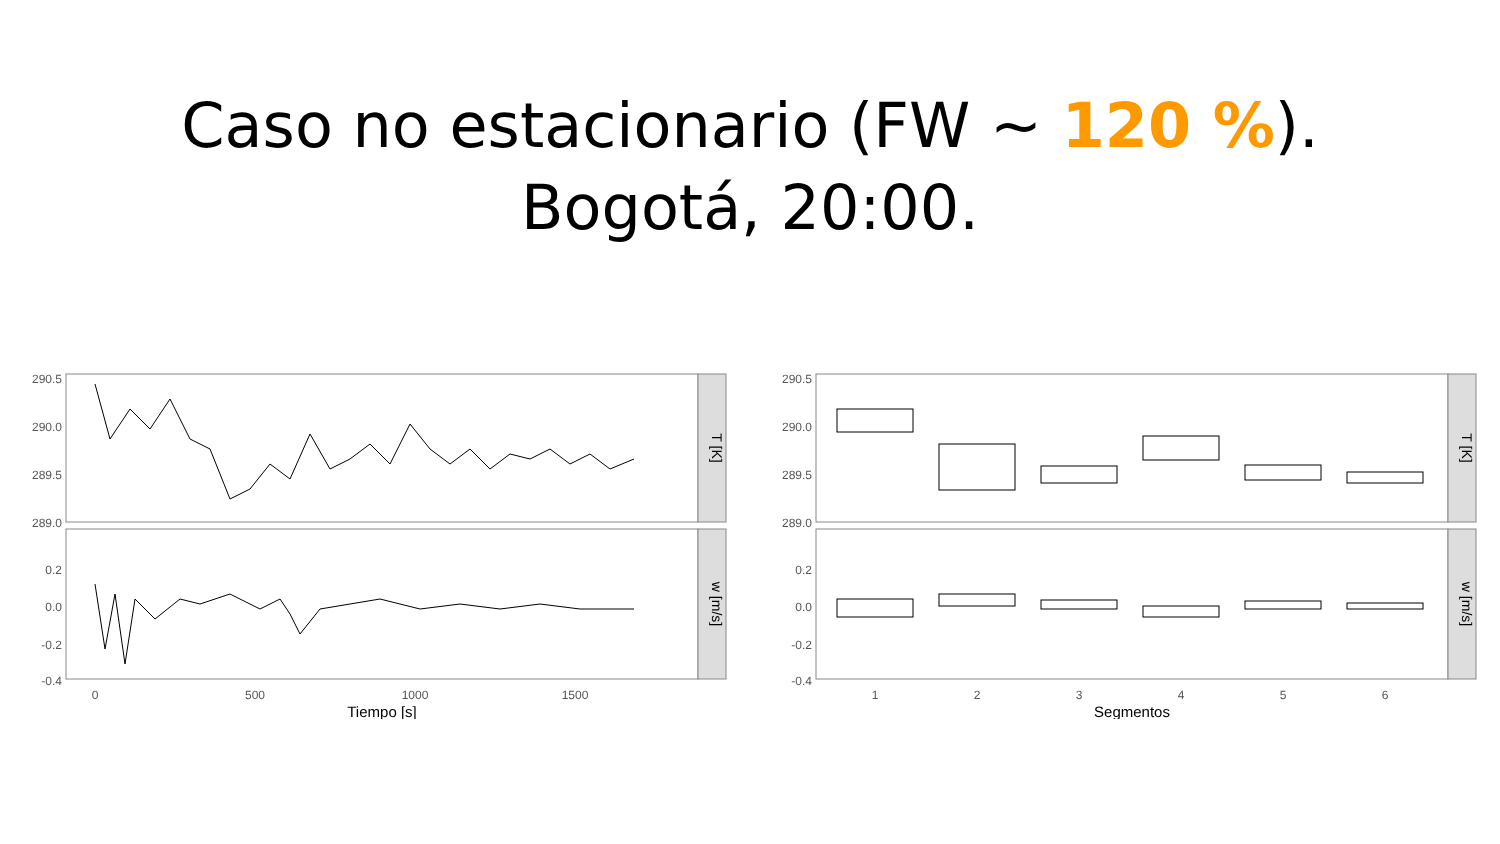Caso no estacionario (FW ~ 120 %).
Bogotá, 20:00.
T [K]
w [m/s]
290.5
290.0
289.5
289.0
0.2
0.0
-0.2
-0.4
0
500
1000
1500
Tiempo [s]
T [K]
w [m/s]
290.5
290.0
289.5
289.0
0.2
0.0
-0.2
-0.4
1
2
3
4
5
6
Segmentos